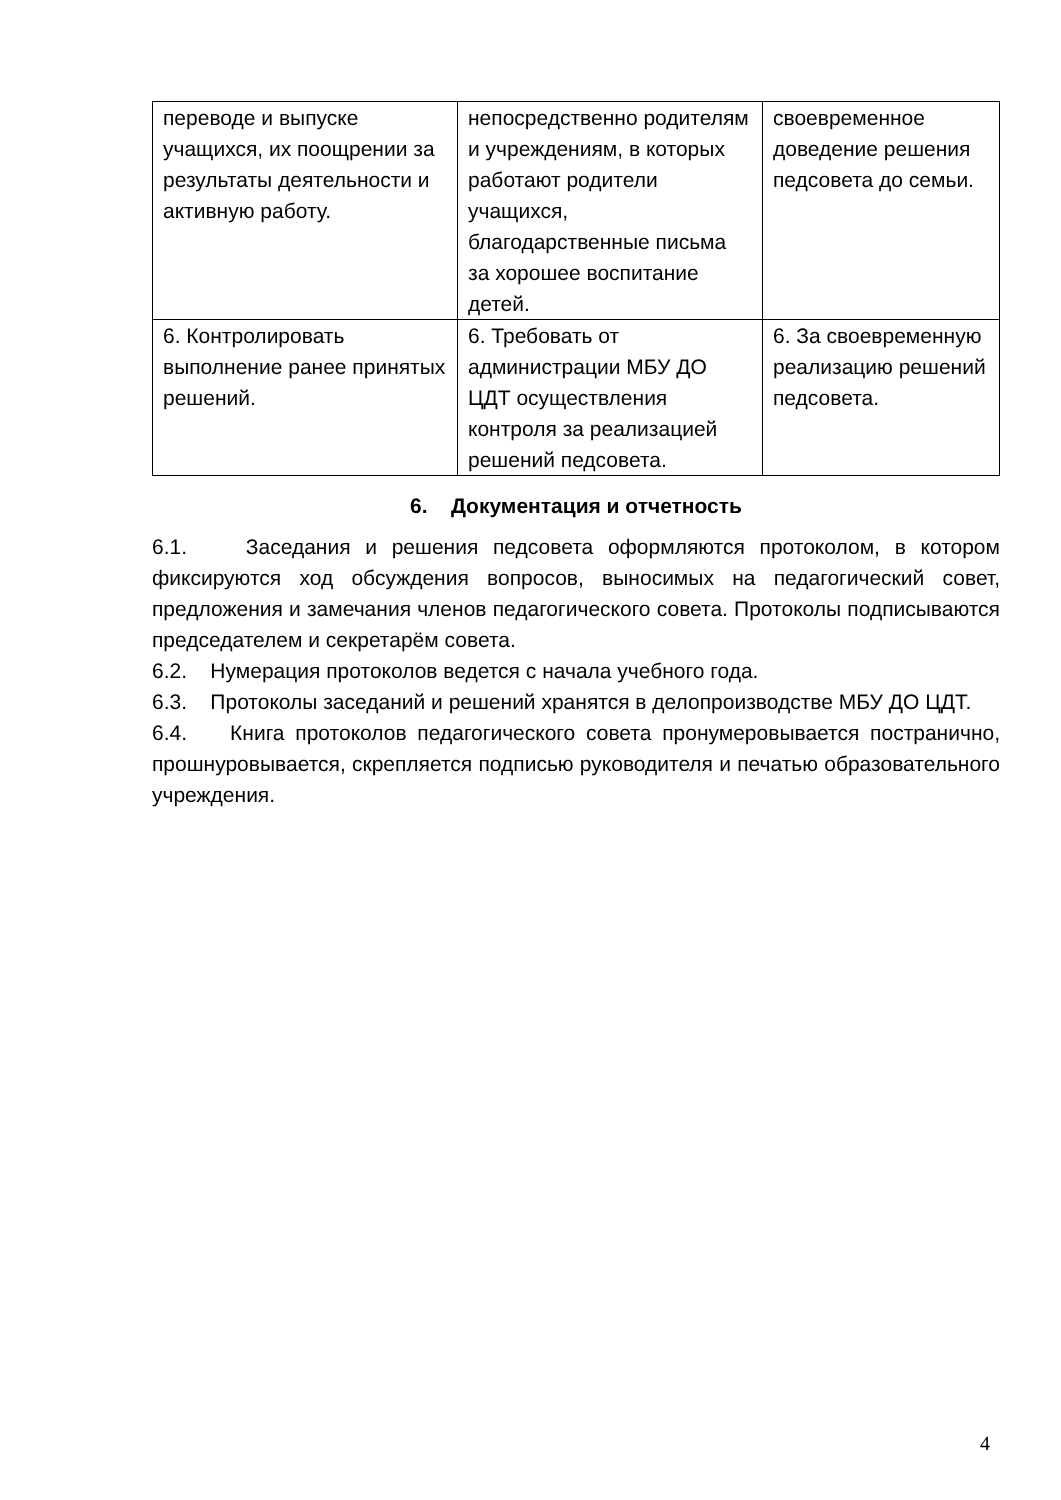| переводе и выпуске учащихся, их поощрении за результаты деятельности и активную работу. | непосредственно родителям и учреждениям, в которых работают родители учащихся, благодарственные письма за хорошее воспитание детей. | своевременное доведение решения педсовета до семьи. |
| 6. Контролировать выполнение ранее принятых решений. | 6. Требовать от администрации МБУ ДО ЦДТ осуществления контроля за реализацией решений педсовета. | 6. За своевременную реализацию решений педсовета. |
6. Документация и отчетность
6.1. Заседания и решения педсовета оформляются протоколом, в котором фиксируются ход обсуждения вопросов, выносимых на педагогический совет, предложения и замечания членов педагогического совета. Протоколы подписываются председателем и секретарём совета.
6.2. Нумерация протоколов ведется с начала учебного года.
6.3. Протоколы заседаний и решений хранятся в делопроизводстве МБУ ДО ЦДТ.
6.4. Книга протоколов педагогического совета пронумеровывается постранично, прошнуровывается, скрепляется подписью руководителя и печатью образовательного учреждения.
4